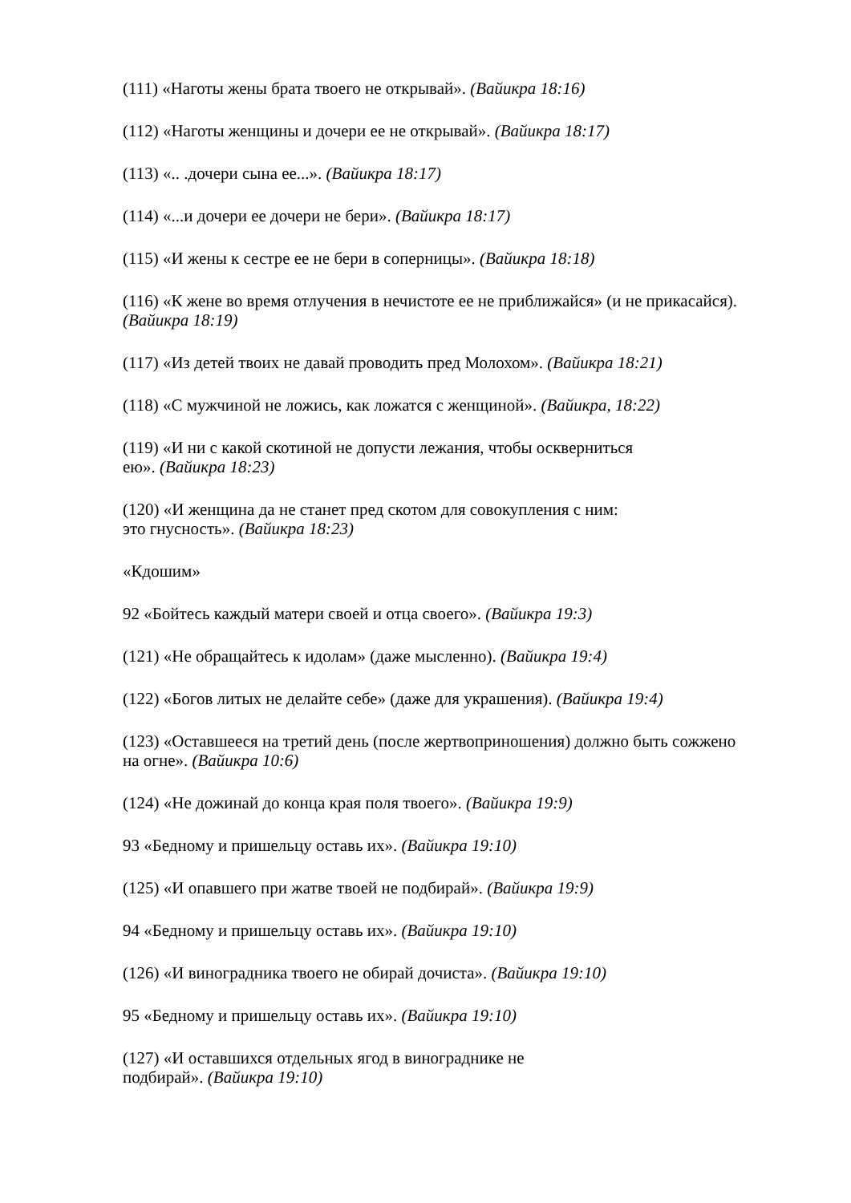(111) «Наготы жены брата твоего не открывай». (Вайикра 18:16)
(112) «Наготы женщины и дочери ее не открывай». (Вайикра 18:17)
(113) «.. .дочери сына ее...». (Вайикра 18:17)
(114) «...и дочери ее дочери не бери». (Вайикра 18:17)
(115) «И жены к сестре ее не бери в соперницы». (Вайикра 18:18)
(116) «К жене во время отлучения в нечистоте ее не приближайся» (и не прикасайся). (Вайикра 18:19)
(117) «Из детей твоих не давай проводить пред Молохом». (Вайикра 18:21)
(118) «С мужчиной не ложись, как ложатся с женщиной». (Вайикра, 18:22)
(119) «И ни с какой скотиной не допусти лежания, чтобы оскверниться
ею». (Вайикра 18:23)
(120) «И женщина да не станет пред скотом для совокупления с ним:
это гнусность». (Вайикра 18:23)
«Кдошим»
92 «Бойтесь каждый матери своей и отца своего». (Вайикра 19:3)
(121) «Не обращайтесь к идолам» (даже мысленно). (Вайикра 19:4)
(122) «Богов литых не делайте себе» (даже для украшения). (Вайикра 19:4)
(123) «Оставшееся на третий день (после жертвоприношения) должно быть сожжено на огне». (Вайикра 10:6)
(124) «Не дожинай до конца края поля твоего». (Вайикра 19:9)
93 «Бедному и пришельцу оставь их». (Вайикра 19:10)
(125) «И опавшего при жатве твоей не подбирай». (Вайикра 19:9)
94 «Бедному и пришельцу оставь их». (Вайикра 19:10)
(126) «И виноградника твоего не обирай дочиста». (Вайикра 19:10)
95 «Бедному и пришельцу оставь их». (Вайикра 19:10)
(127) «И оставшихся отдельных ягод в винограднике не
подбирай». (Вайикра 19:10)